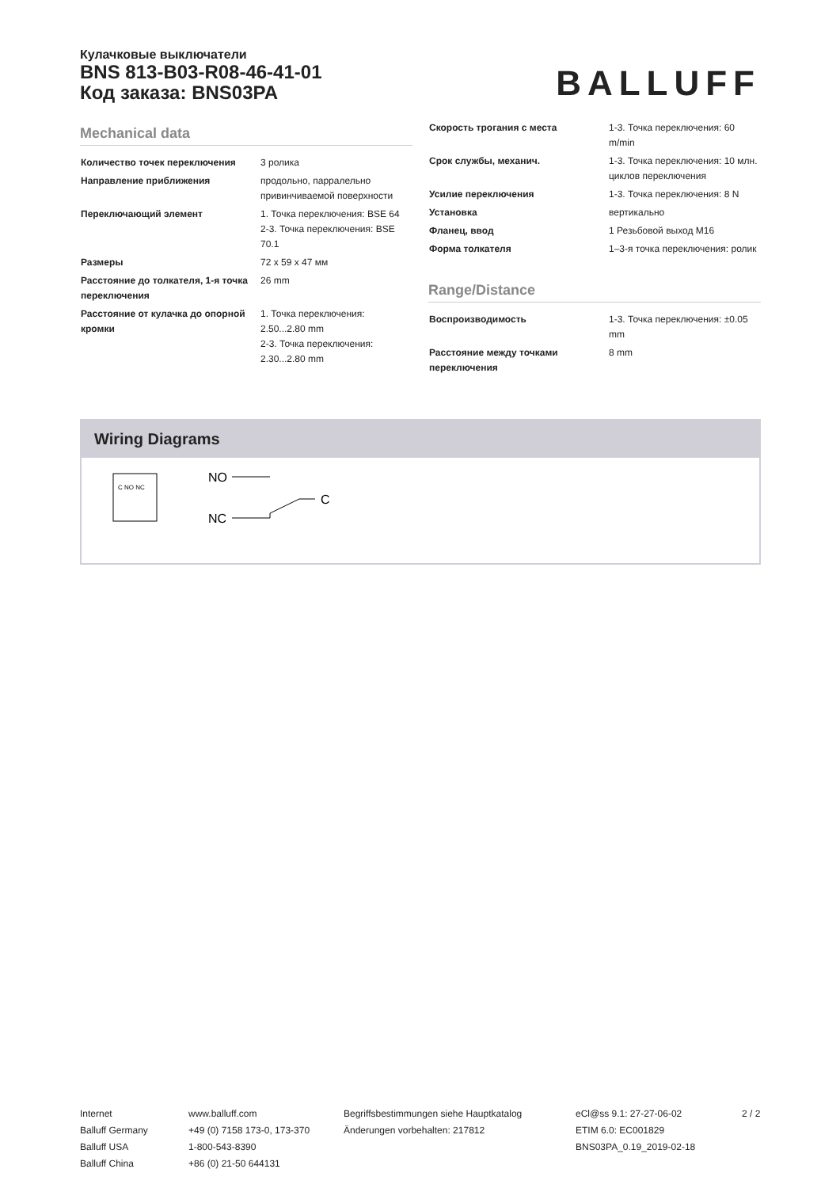Кулачковые выключатели
BNS 813-B03-R08-46-41-01
Код заказа: BNS03PA
BALLUFF
Mechanical data
| Количество точек переключения | 3 ролика |
| Направление приближения | продольно, парралельно привинчиваемой поверхности |
| Переключающий элемент | 1. Точка переключения: BSE 64 2-3. Точка переключения: BSE 70.1 |
| Размеры | 72 x 59 x 47 мм |
| Расстояние до толкателя, 1-я точка переключения | 26 mm |
| Расстояние от кулачка до опорной кромки | 1. Точка переключения: 2.50...2.80 mm 2-3. Точка переключения: 2.30...2.80 mm |
| Скорость трогания с места | 1-3. Точка переключения: 60 m/min |
| Срок службы, механич. | 1-3. Точка переключения: 10 млн. циклов переключения |
| Усилие переключения | 1-3. Точка переключения: 8 N |
| Установка | вертикально |
| Фланец, ввод | 1 Резьбовой выход M16 |
| Форма толкателя | 1–3-я точка переключения: ролик |
Range/Distance
| Воспроизводимость | 1-3. Точка переключения: ±0.05 mm |
| Расстояние между точками переключения | 8 mm |
Wiring Diagrams
C NO NC
NO
NC
C
Internet
Balluff Germany
Balluff USA
Balluff China
www.balluff.com
+49 (0) 7158 173-0, 173-370
1-800-543-8390
+86 (0) 21-50 644131
Begriffsbestimmungen siehe Hauptkatalog
Änderungen vorbehalten: 217812
eCl@ss 9.1: 27-27-06-02
ETIM 6.0: EC001829
BNS03PA_0.19_2019-02-18
2 / 2